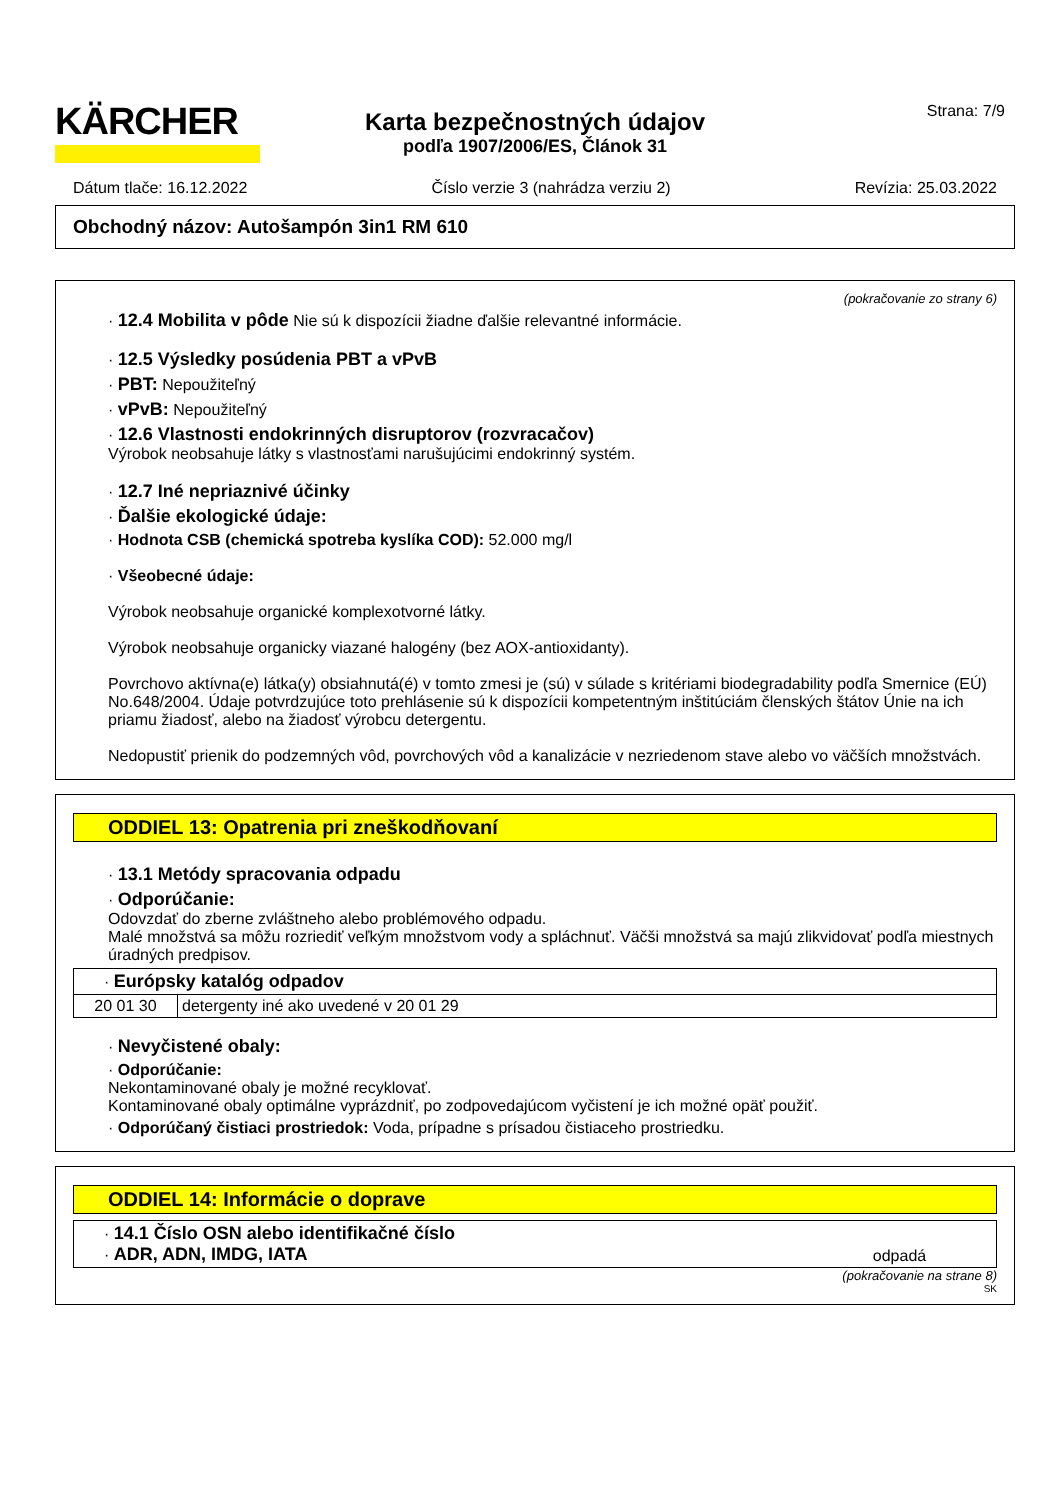KÄRCHER
Strana: 7/9
Karta bezpečnostných údajov
podľa 1907/2006/ES, Článok 31
Dátum tlače: 16.12.2022 Číslo verzie 3 (nahrádza verziu 2) Revízia: 25.03.2022
Obchodný názov: Autošampón 3in1 RM 610
(pokračovanie zo strany 6)
· 12.4 Mobilita v pôde Nie sú k dispozícii žiadne ďalšie relevantné informácie.
· 12.5 Výsledky posúdenia PBT a vPvB
· PBT: Nepoužiteľný
· vPvB: Nepoužiteľný
· 12.6 Vlastnosti endokrinných disruptorov (rozvracačov)
Výrobok neobsahuje látky s vlastnosťami narušujúcimi endokrinný systém.
· 12.7 Iné nepriaznivé účinky
· Ďalšie ekologické údaje:
· Hodnota CSB (chemická spotreba kyslíka COD): 52.000 mg/l
· Všeobecné údaje:
Výrobok neobsahuje organické komplexotvorné látky.
Výrobok neobsahuje organicky viazané halogény (bez AOX-antioxidanty).
Povrchovo aktívna(e) látka(y) obsiahnutá(é) v tomto zmesi je (sú) v súlade s kritériami biodegradability podľa Smernice (EÚ) No.648/2004. Údaje potvrdzujúce toto prehlásenie sú k dispozícii kompetentným inštitúciám členských štátov Únie na ich priamu žiadosť, alebo na žiadosť výrobcu detergentu.
Nedopustiť prienik do podzemných vôd, povrchových vôd a kanalizácie v nezriedenom stave alebo vo väčších množstvách.
ODDIEL 13: Opatrenia pri zneškodňovaní
· 13.1 Metódy spracovania odpadu
· Odporúčanie:
Odovzdať do zberne zvláštneho alebo problémového odpadu.
Malé množstvá sa môžu rozriediť veľkým množstvom vody a spláchnuť. Väčši množstvá sa majú zlikvidovať podľa miestnych úradných predpisov.
| · Európsky katalóg odpadov | |
| 20 01 30 | detergenty iné ako uvedené v 20 01 29 |
· Nevyčistené obaly:
· Odporúčanie:
Nekontaminované obaly je možné recyklovať.
Kontaminované obaly optimálne vyprázdniť, po zodpovedajúcom vyčistení je ich možné opäť použiť.
· Odporúčaný čistiaci prostriedok: Voda, prípadne s prísadou čistiaceho prostriedku.
ODDIEL 14: Informácie o doprave
| · 14.1 Číslo OSN alebo identifikačné číslo · ADR, ADN, IMDG, IATA | odpadá |
(pokračovanie na strane 8)
SK